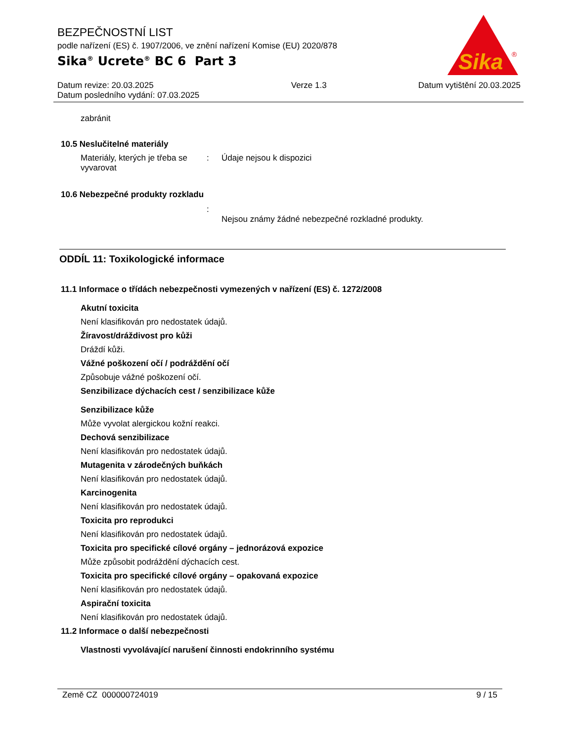BEZPEČNOSTNÍ LIST
podle nařízení (ES) č. 1907/2006, ve znění nařízení Komise (EU) 2020/878
Sika<sup>®</sup> Ucrete<sup>®</sup> BC 6 Part 3
Sika
®
Datum revize: 20.03.2025
Datum posledního vydání: 07.03.2025
Verze 1.3 Datum vytištění 20.03.2025
zabránit
10.5 Neslučitelné materiály
Materiály, kterých je třeba se vyvarovat
: Údaje nejsou k dispozici
10.6 Nebezpečné produkty rozkladu
:
Nejsou známy žádné nebezpečné rozkladné produkty.
ODDÍL 11: Toxikologické informace
11.1 Informace o třídách nebezpečnosti vymezených v nařízení (ES) č. 1272/2008
Akutní toxicita
Není klasifikován pro nedostatek údajů.
Žíravost/dráždivost pro kůži
Dráždí kůži.
Vážné poškození očí / podráždění očí
Způsobuje vážné poškození očí.
Senzibilizace dýchacích cest / senzibilizace kůže
Senzibilizace kůže
Může vyvolat alergickou kožní reakci.
Dechová senzibilizace
Není klasifikován pro nedostatek údajů.
Mutagenita v zárodečných buňkách
Není klasifikován pro nedostatek údajů.
Karcinogenita
Není klasifikován pro nedostatek údajů.
Toxicita pro reprodukci
Není klasifikován pro nedostatek údajů.
Toxicita pro specifické cílové orgány – jednorázová expozice
Může způsobit podráždění dýchacích cest.
Toxicita pro specifické cílové orgány – opakovaná expozice
Není klasifikován pro nedostatek údajů.
Aspirační toxicita
Není klasifikován pro nedostatek údajů.
11.2 Informace o další nebezpečnosti
Vlastnosti vyvolávající narušení činnosti endokrinního systému
Země CZ 000000724019 9 / 15